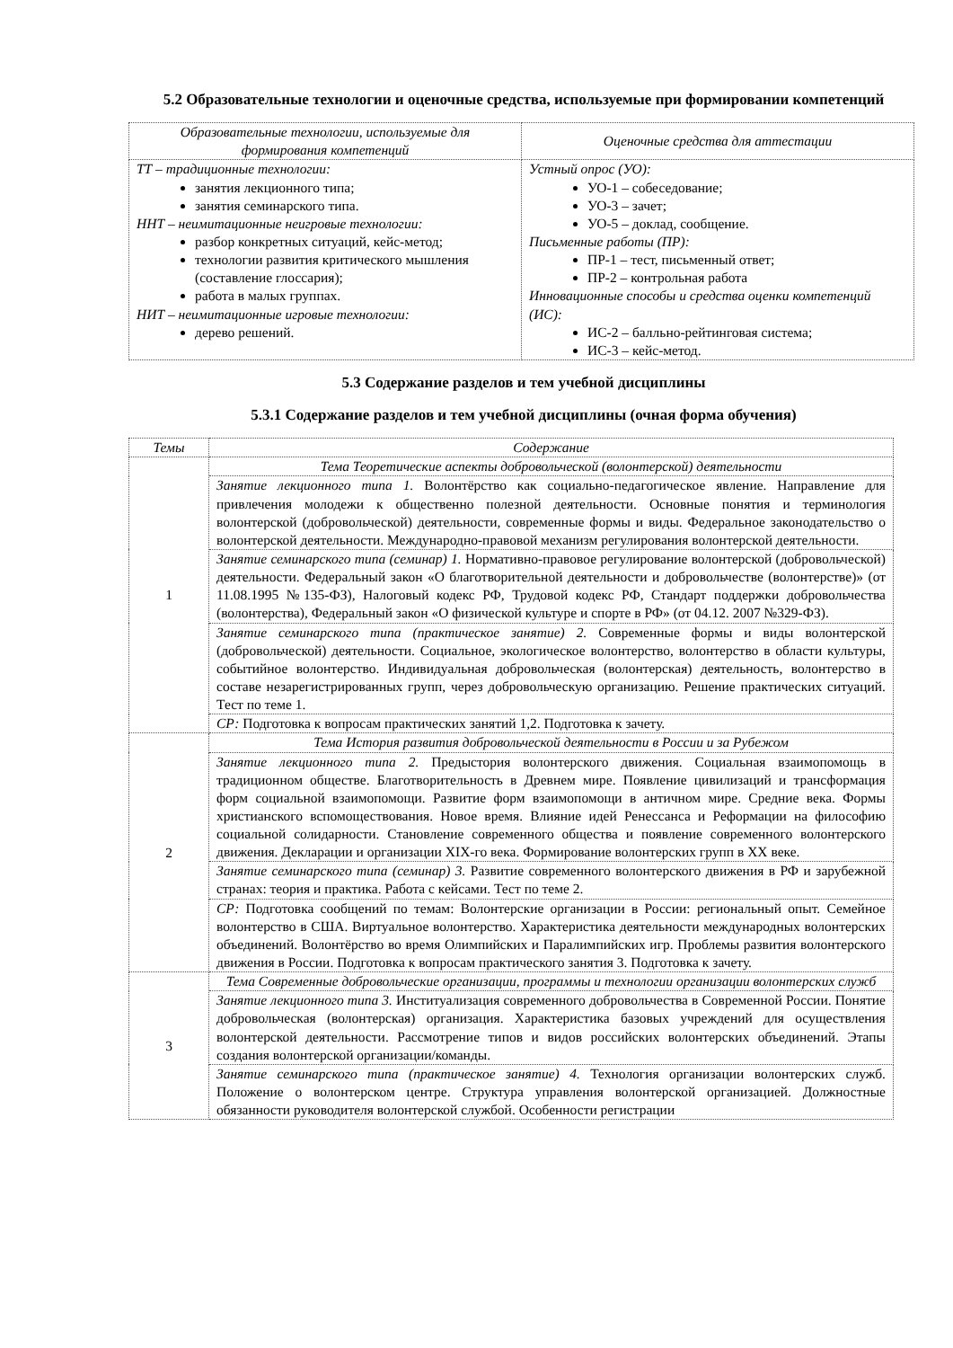5.2 Образовательные технологии и оценочные средства, используемые при формировании компетенций
| Образовательные технологии, используемые для формирования компетенций | Оценочные средства для аттестации |
| --- | --- |
| ТТ – традиционные технологии: занятия лекционного типа; занятия семинарского типа. ННТ – неимитационные неигровые технологии: разбор конкретных ситуаций, кейс-метод; технологии развития критического мышления (составление глоссария); работа в малых группах. НИТ – неимитационные игровые технологии: дерево решений. | Устный опрос (УО): УО-1 – собеседование; УО-3 – зачет; УО-5 – доклад, сообщение. Письменные работы (ПР): ПР-1 – тест, письменный ответ; ПР-2 – контрольная работа Инновационные способы и средства оценки компетенций (ИС): ИС-2 – балльно-рейтинговая система; ИС-3 – кейс-метод. |
5.3 Содержание разделов и тем учебной дисциплины
5.3.1 Содержание разделов и тем учебной дисциплины (очная форма обучения)
| Темы | Содержание |
| --- | --- |
| 1 | Тема Теоретические аспекты добровольческой (волонтерской) деятельности |
| | Занятие лекционного типа 1. Волонтёрство как социально-педагогическое явление. Направление для привлечения молодежи к общественно полезной деятельности. Основные понятия и терминология волонтерской (добровольческой) деятельности, современные формы и виды. Федеральное законодательство о волонтерской деятельности. Международно-правовой механизм регулирования волонтерской деятельности. |
| | Занятие семинарского типа (семинар) 1. Нормативно-правовое регулирование волонтерской (добровольческой) деятельности. Федеральный закон «О благотворительной деятельности и добровольчестве (волонтерстве)» (от 11.08.1995 №135-ФЗ), Налоговый кодекс РФ, Трудовой кодекс РФ, Стандарт поддержки добровольчества (волонтерства), Федеральный закон «О физической культуре и спорте в РФ» (от 04.12. 2007 №329-ФЗ). |
| | Занятие семинарского типа (практическое занятие) 2. Современные формы и виды волонтерской (добровольческой) деятельности. Социальное, экологическое волонтерство, волонтерство в области культуры, событийное волонтерство. Индивидуальная добровольческая (волонтерская) деятельность, волонтерство в составе незарегистрированных групп, через добровольческую организацию. Решение практических ситуаций. Тест по теме 1. |
| | СР: Подготовка к вопросам практических занятий 1,2. Подготовка к зачету. |
| 2 | Тема История развития добровольческой деятельности в России и за Рубежом |
| | Занятие лекционного типа 2. Предыстория волонтерского движения. Социальная взаимопомощь в традиционном обществе. Благотворительность в Древнем мире. Появление цивилизаций и трансформация форм социальной взаимопомощи. Развитие форм взаимопомощи в античном мире. Средние века. Формы христианского вспомоществования. Новое время. Влияние идей Ренессанса и Реформации на философию социальной солидарности. Становление современного общества и появление современного волонтерского движения. Декларации и организации XIX-го века. Формирование волонтерских групп в XX веке. |
| | Занятие семинарского типа (семинар) 3. Развитие современного волонтерского движения в РФ и зарубежной странах: теория и практика. Работа с кейсами. Тест по теме 2. |
| | СР: Подготовка сообщений по темам: Волонтерские организации в России: региональный опыт. Семейное волонтерство в США. Виртуальное волонтерство. Характеристика деятельности международных волонтерских объединений. Волонтёрство во время Олимпийских и Паралимпийских игр. Проблемы развития волонтерского движения в России. Подготовка к вопросам практического занятия 3. Подготовка к зачету. |
| 3 | Тема Современные добровольческие организации, программы и технологии организации волонтерских служб |
| | Занятие лекционного типа 3. Институализация современного добровольчества в Современной России. Понятие добровольческая (волонтерская) организация. Характеристика базовых учреждений для осуществления волонтерской деятельности. Рассмотрение типов и видов российских волонтерских объединений. Этапы создания волонтерской организации/команды. |
| | Занятие семинарского типа (практическое занятие) 4. Технология организации волонтерских служб. Положение о волонтерском центре. Структура управления волонтерской организацией. Должностные обязанности руководителя волонтерской службой. Особенности регистрации |